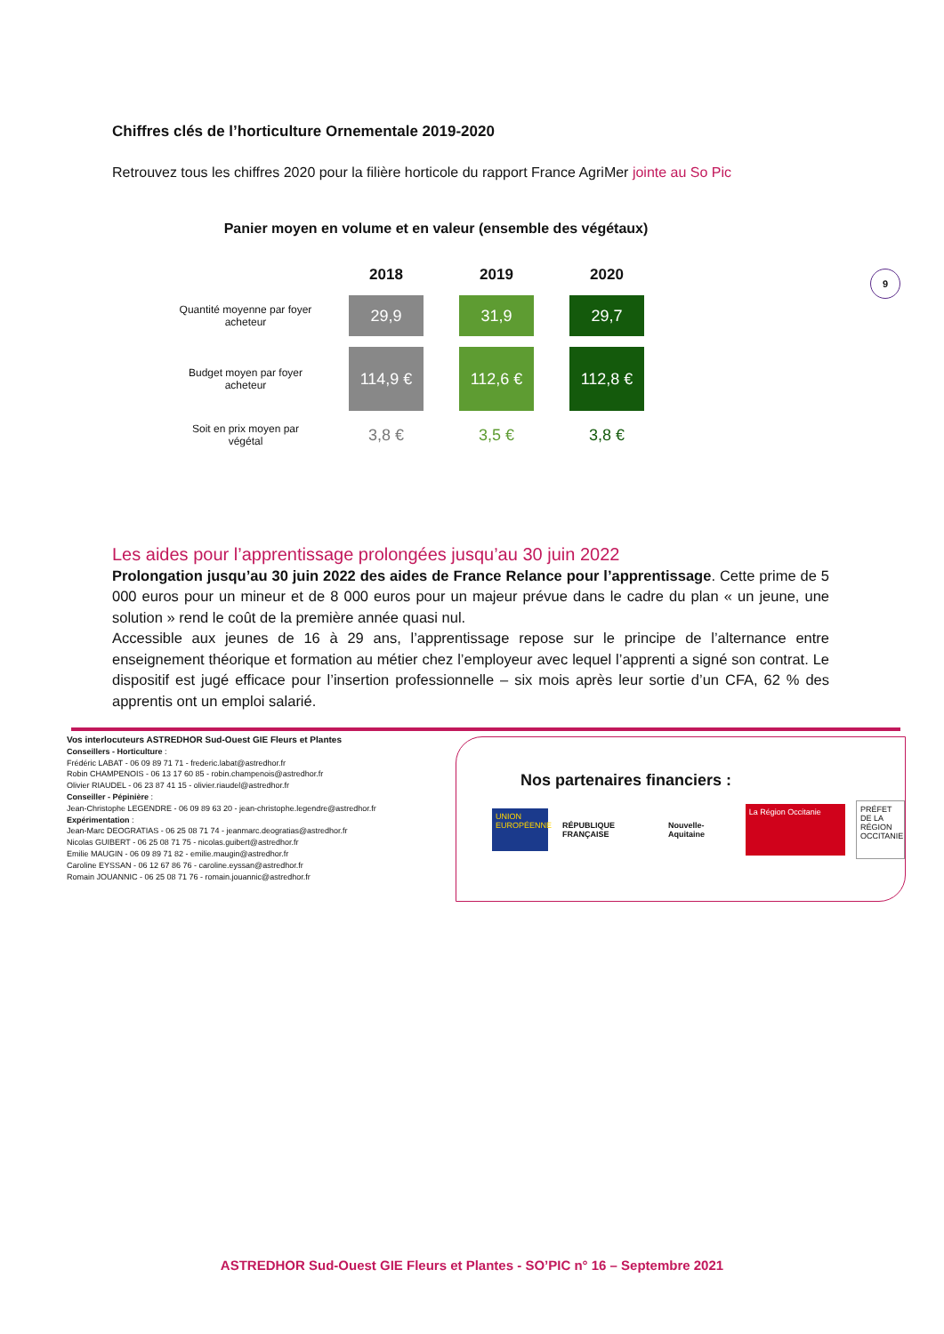Chiffres clés de l’horticulture Ornementale 2019-2020
Retrouvez tous les chiffres 2020 pour la filière horticole du rapport France AgriMer jointe au So Pic
Panier moyen en volume et en valeur (ensemble des végétaux)
| | 2018 | 2019 | 2020 |
| --- | --- | --- | --- |
| Quantité moyenne par foyer acheteur | 29,9 | 31,9 | 29,7 |
| Budget moyen par foyer acheteur | 114,9 € | 112,6 € | 112,8 € |
| Soit en prix moyen par végétal | 3,8 € | 3,5 € | 3,8 € |
9
Les aides pour l’apprentissage prolongées jusqu’au 30 juin 2022
Prolongation jusqu’au 30 juin 2022 des aides de France Relance pour l’apprentissage. Cette prime de 5 000 euros pour un mineur et de 8 000 euros pour un majeur prévue dans le cadre du plan « un jeune, une solution » rend le coût de la première année quasi nul.
Accessible aux jeunes de 16 à 29 ans, l’apprentissage repose sur le principe de l’alternance entre enseignement théorique et formation au métier chez l’employeur avec lequel l’apprenti a signé son contrat. Le dispositif est jugé efficace pour l’insertion professionnelle – six mois après leur sortie d’un CFA, 62 % des apprentis ont un emploi salarié.
Vos interlocuteurs ASTREDHOR Sud-Ouest GIE Fleurs et Plantes
Conseillers - Horticulture :
Frédéric LABAT - 06 09 89 71 71 - frederic.labat@astredhor.fr
Robin CHAMPENOIS - 06 13 17 60 85 - robin.champenois@astredhor.fr
Olivier RIAUDEL - 06 23 87 41 15 - olivier.riaudel@astredhor.fr
Conseiller - Pépinière :
Jean-Christophe LEGENDRE - 06 09 89 63 20 - jean-christophe.legendre@astredhor.fr
Expérimentation :
Jean-Marc DEOGRATIAS - 06 25 08 71 74 - jeanmarc.deogratias@astredhor.fr
Nicolas GUIBERT - 06 25 08 71 75 - nicolas.guibert@astredhor.fr
Emilie MAUGIN - 06 09 89 71 82 - emilie.maugin@astredhor.fr
Caroline EYSSAN - 06 12 67 86 76 - caroline.eyssan@astredhor.fr
Romain JOUANNIC - 06 25 08 71 76 - romain.jouannic@astredhor.fr
Nos partenaires financiers :
UNION EUROPÉENNE
RÉPUBLIQUE FRANÇAISE Nouvelle-Aquitaine
La Région Occitanie
PRÉFET DE LA RÉGION OCCITANIE
ASTREDHOR Sud-Ouest GIE Fleurs et Plantes - SO’PIC n° 16 – Septembre 2021